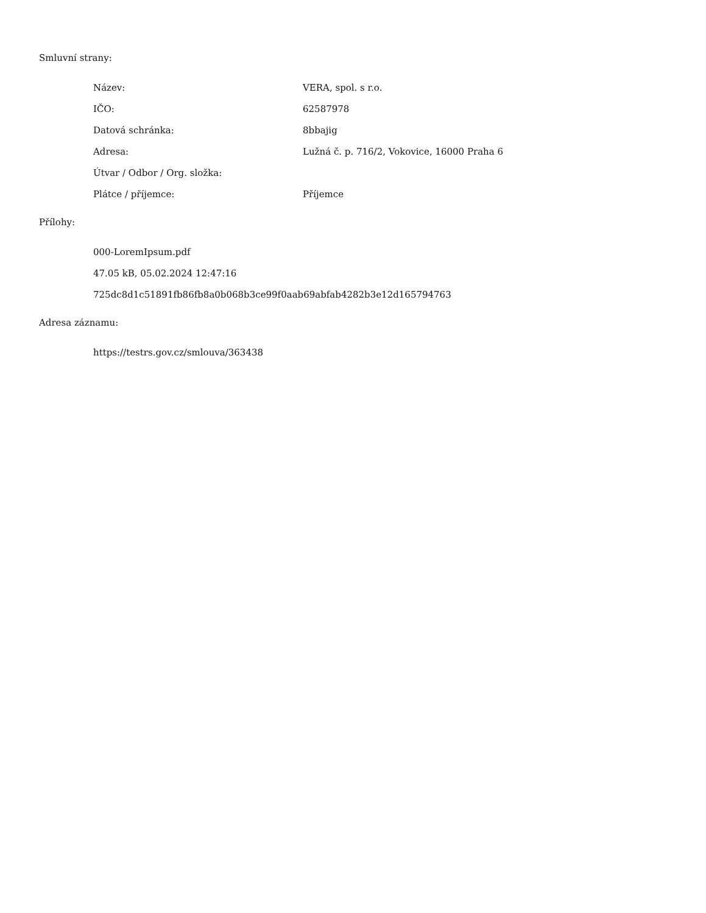Smluvní strany:
| Název: | VERA, spol. s r.o. |
| IČO: | 62587978 |
| Datová schránka: | 8bbajig |
| Adresa: | Lužná č. p. 716/2, Vokovice, 16000 Praha 6 |
| Útvar / Odbor / Org. složka: | |
| Plátce / příjemce: | Příjemce |
Přílohy:
| 000-LoremIpsum.pdf |
| 47.05 kB, 05.02.2024 12:47:16 |
| 725dc8d1c51891fb86fb8a0b068b3ce99f0aab69abfab4282b3e12d165794763 |
Adresa záznamu:
| https://testrs.gov.cz/smlouva/363438 |